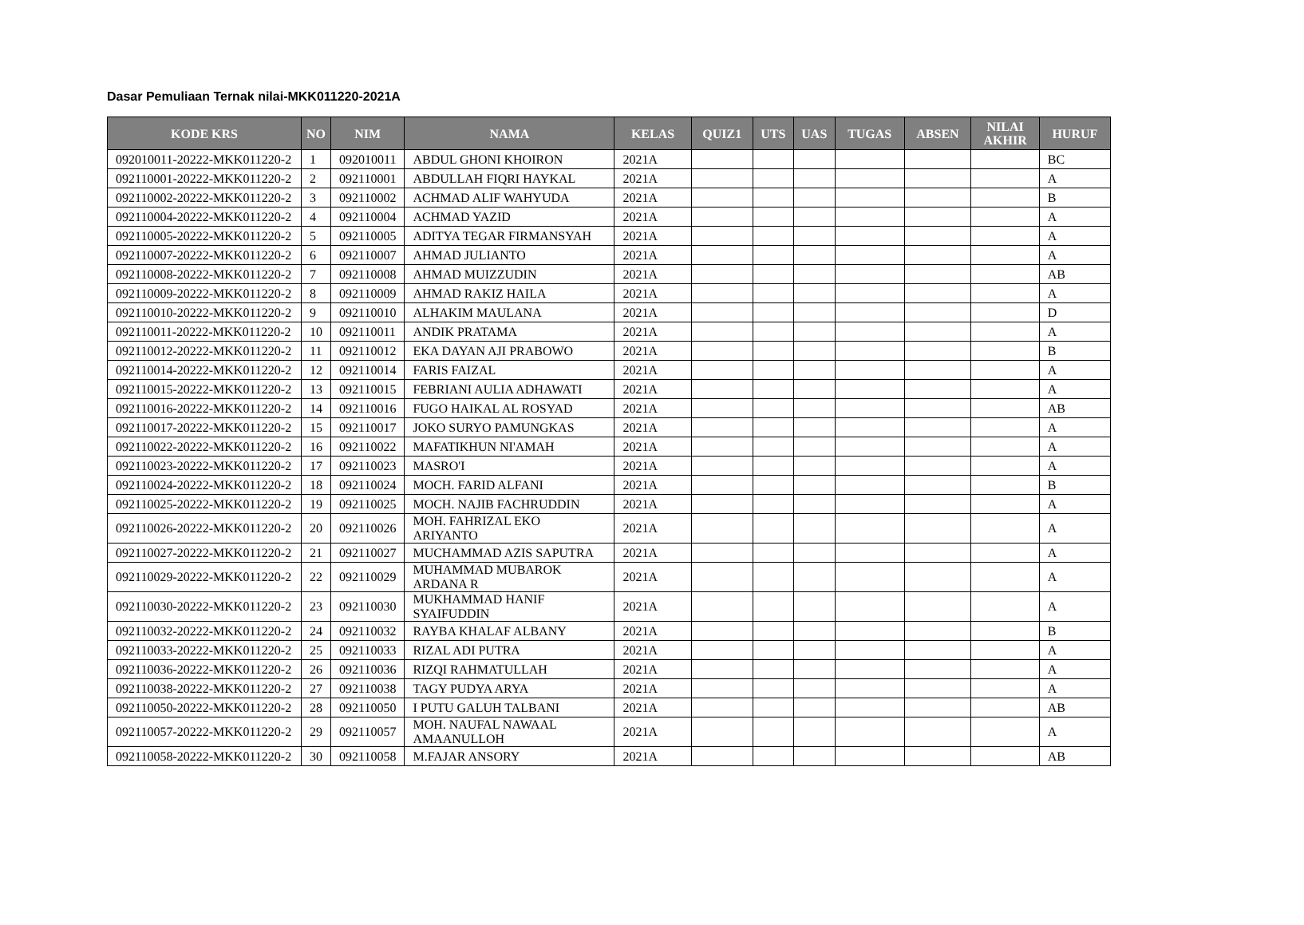Dasar Pemuliaan Ternak nilai-MKK011220-2021A
| KODE KRS | NO | NIM | NAMA | KELAS | QUIZ1 | UTS | UAS | TUGAS | ABSEN | NILAI AKHIR | HURUF |
| --- | --- | --- | --- | --- | --- | --- | --- | --- | --- | --- | --- |
| 092010011-20222-MKK011220-2 | 1 | 092010011 | ABDUL GHONI KHOIRON | 2021A | | | | | | | BC |
| 092110001-20222-MKK011220-2 | 2 | 092110001 | ABDULLAH FIQRI HAYKAL | 2021A | | | | | | | A |
| 092110002-20222-MKK011220-2 | 3 | 092110002 | ACHMAD ALIF WAHYUDA | 2021A | | | | | | | B |
| 092110004-20222-MKK011220-2 | 4 | 092110004 | ACHMAD YAZID | 2021A | | | | | | | A |
| 092110005-20222-MKK011220-2 | 5 | 092110005 | ADITYA TEGAR FIRMANSYAH | 2021A | | | | | | | A |
| 092110007-20222-MKK011220-2 | 6 | 092110007 | AHMAD JULIANTO | 2021A | | | | | | | A |
| 092110008-20222-MKK011220-2 | 7 | 092110008 | AHMAD MUIZZUDIN | 2021A | | | | | | | AB |
| 092110009-20222-MKK011220-2 | 8 | 092110009 | AHMAD RAKIZ HAILA | 2021A | | | | | | | A |
| 092110010-20222-MKK011220-2 | 9 | 092110010 | ALHAKIM MAULANA | 2021A | | | | | | | D |
| 092110011-20222-MKK011220-2 | 10 | 092110011 | ANDIK PRATAMA | 2021A | | | | | | | A |
| 092110012-20222-MKK011220-2 | 11 | 092110012 | EKA DAYAN AJI PRABOWO | 2021A | | | | | | | B |
| 092110014-20222-MKK011220-2 | 12 | 092110014 | FARIS FAIZAL | 2021A | | | | | | | A |
| 092110015-20222-MKK011220-2 | 13 | 092110015 | FEBRIANI AULIA ADHAWATI | 2021A | | | | | | | A |
| 092110016-20222-MKK011220-2 | 14 | 092110016 | FUGO HAIKAL AL ROSYAD | 2021A | | | | | | | AB |
| 092110017-20222-MKK011220-2 | 15 | 092110017 | JOKO SURYO PAMUNGKAS | 2021A | | | | | | | A |
| 092110022-20222-MKK011220-2 | 16 | 092110022 | MAFATIKHUN NI'AMAH | 2021A | | | | | | | A |
| 092110023-20222-MKK011220-2 | 17 | 092110023 | MASRO'I | 2021A | | | | | | | A |
| 092110024-20222-MKK011220-2 | 18 | 092110024 | MOCH. FARID ALFANI | 2021A | | | | | | | B |
| 092110025-20222-MKK011220-2 | 19 | 092110025 | MOCH. NAJIB FACHRUDDIN | 2021A | | | | | | | A |
| 092110026-20222-MKK011220-2 | 20 | 092110026 | MOH. FAHRIZAL EKO ARIYANTO | 2021A | | | | | | | A |
| 092110027-20222-MKK011220-2 | 21 | 092110027 | MUCHAMMAD AZIS SAPUTRA | 2021A | | | | | | | A |
| 092110029-20222-MKK011220-2 | 22 | 092110029 | MUHAMMAD MUBAROK ARDANA R | 2021A | | | | | | | A |
| 092110030-20222-MKK011220-2 | 23 | 092110030 | MUKHAMMAD HANIF SYAIFUDDIN | 2021A | | | | | | | A |
| 092110032-20222-MKK011220-2 | 24 | 092110032 | RAYBA KHALAF ALBANY | 2021A | | | | | | | B |
| 092110033-20222-MKK011220-2 | 25 | 092110033 | RIZAL ADI PUTRA | 2021A | | | | | | | A |
| 092110036-20222-MKK011220-2 | 26 | 092110036 | RIZQI RAHMATULLAH | 2021A | | | | | | | A |
| 092110038-20222-MKK011220-2 | 27 | 092110038 | TAGY PUDYA ARYA | 2021A | | | | | | | A |
| 092110050-20222-MKK011220-2 | 28 | 092110050 | I PUTU GALUH TALBANI | 2021A | | | | | | | AB |
| 092110057-20222-MKK011220-2 | 29 | 092110057 | MOH. NAUFAL NAWAAL AMAANULLOH | 2021A | | | | | | | A |
| 092110058-20222-MKK011220-2 | 30 | 092110058 | M.FAJAR ANSORY | 2021A | | | | | | | AB |